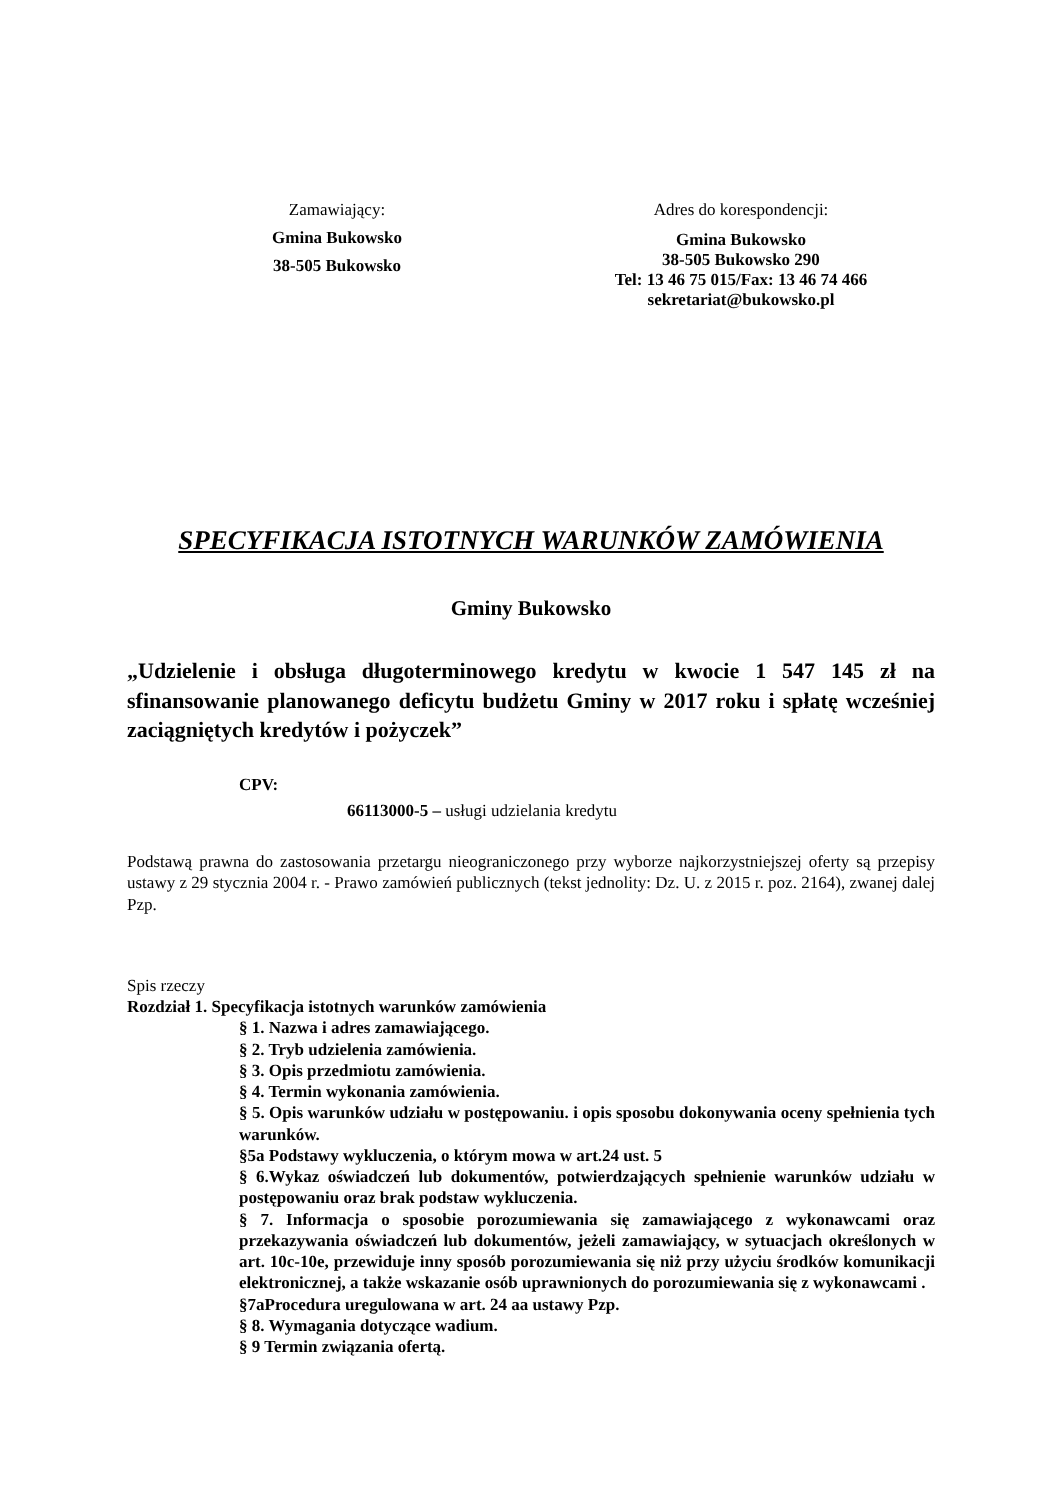Zamawiający:
Gmina Bukowsko
38-505 Bukowsko
Adres do korespondencji:
Gmina Bukowsko
38-505 Bukowsko 290
Tel: 13 46 75 015/Fax: 13 46 74 466
sekretariat@bukowsko.pl
SPECYFIKACJA ISTOTNYCH WARUNKÓW ZAMÓWIENIA
Gminy Bukowsko
„Udzielenie i obsługa długoterminowego kredytu w kwocie 1 547 145 zł na sfinansowanie planowanego deficytu budżetu Gminy w 2017 roku i spłatę wcześniej zaciągniętych kredytów i pożyczek”
CPV:
66113000-5 – usługi udzielania kredytu
Podstawą prawna do zastosowania przetargu nieograniczonego przy wyborze najkorzystniejszej oferty są przepisy ustawy z 29 stycznia 2004 r. - Prawo zamówień publicznych (tekst jednolity: Dz. U. z 2015 r. poz. 2164), zwanej dalej Pzp.
Spis rzeczy
Rozdział 1. Specyfikacja istotnych warunków zamówienia
§ 1. Nazwa i adres zamawiającego.
§ 2. Tryb udzielenia zamówienia.
§ 3. Opis przedmiotu zamówienia.
§ 4. Termin wykonania zamówienia.
§ 5. Opis warunków udziału w postępowaniu. i opis sposobu dokonywania oceny spełnienia tych warunków.
§5a Podstawy wykluczenia, o którym mowa w art.24 ust. 5
§ 6.Wykaz oświadczeń lub dokumentów, potwierdzających spełnienie warunków udziału w postępowaniu oraz brak podstaw wykluczenia.
§ 7. Informacja o sposobie porozumiewania się zamawiającego z wykonawcami oraz przekazywania oświadczeń lub dokumentów, jeżeli zamawiający, w sytuacjach określonych w art. 10c-10e, przewiduje inny sposób porozumiewania się niż przy użyciu środków komunikacji elektronicznej, a także wskazanie osób uprawnionych do porozumiewania się z wykonawcami .
§7aProcedura uregulowana w art. 24 aa ustawy Pzp.
§ 8. Wymagania dotyczące wadium.
§ 9 Termin związania ofertą.